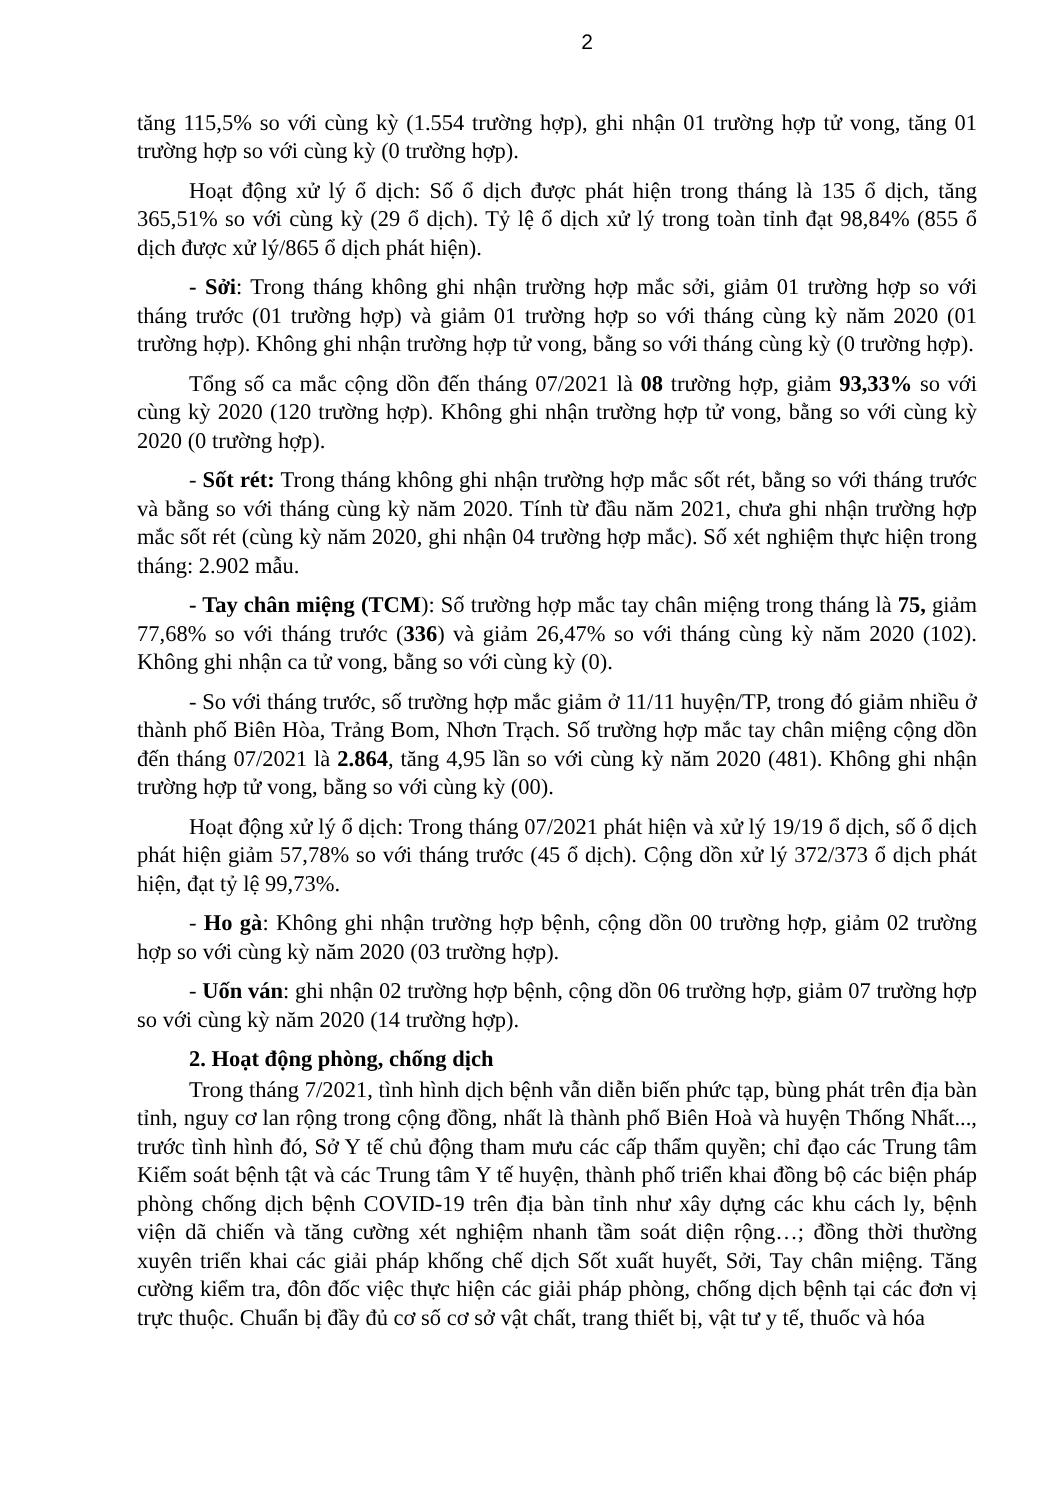2
tăng 115,5% so với cùng kỳ (1.554 trường hợp), ghi nhận 01 trường hợp tử vong, tăng 01 trường hợp so với cùng kỳ (0 trường hợp).
Hoạt động xử lý ổ dịch: Số ổ dịch được phát hiện trong tháng là 135 ổ dịch, tăng 365,51% so với cùng kỳ (29 ổ dịch). Tỷ lệ ổ dịch xử lý trong toàn tỉnh đạt 98,84% (855 ổ dịch được xử lý/865 ổ dịch phát hiện).
- Sởi: Trong tháng không ghi nhận trường hợp mắc sởi, giảm 01 trường hợp so với tháng trước (01 trường hợp) và giảm 01 trường hợp so với tháng cùng kỳ năm 2020 (01 trường hợp). Không ghi nhận trường hợp tử vong, bằng so với tháng cùng kỳ (0 trường hợp).
Tổng số ca mắc cộng dồn đến tháng 07/2021 là 08 trường hợp, giảm 93,33% so với cùng kỳ 2020 (120 trường hợp). Không ghi nhận trường hợp tử vong, bằng so với cùng kỳ 2020 (0 trường hợp).
- Sốt rét: Trong tháng không ghi nhận trường hợp mắc sốt rét, bằng so với tháng trước và bằng so với tháng cùng kỳ năm 2020. Tính từ đầu năm 2021, chưa ghi nhận trường hợp mắc sốt rét (cùng kỳ năm 2020, ghi nhận 04 trường hợp mắc). Số xét nghiệm thực hiện trong tháng: 2.902 mẫu.
- Tay chân miệng (TCM): Số trường hợp mắc tay chân miệng trong tháng là 75, giảm 77,68% so với tháng trước (336) và giảm 26,47% so với tháng cùng kỳ năm 2020 (102). Không ghi nhận ca tử vong, bằng so với cùng kỳ (0).
- So với tháng trước, số trường hợp mắc giảm ở 11/11 huyện/TP, trong đó giảm nhiều ở thành phố Biên Hòa, Trảng Bom, Nhơn Trạch. Số trường hợp mắc tay chân miệng cộng dồn đến tháng 07/2021 là 2.864, tăng 4,95 lần so với cùng kỳ năm 2020 (481). Không ghi nhận trường hợp tử vong, bằng so với cùng kỳ (00).
Hoạt động xử lý ổ dịch: Trong tháng 07/2021 phát hiện và xử lý 19/19 ổ dịch, số ổ dịch phát hiện giảm 57,78% so với tháng trước (45 ổ dịch). Cộng dồn xử lý 372/373 ổ dịch phát hiện, đạt tỷ lệ 99,73%.
- Ho gà: Không ghi nhận trường hợp bệnh, cộng dồn 00 trường hợp, giảm 02 trường hợp so với cùng kỳ năm 2020 (03 trường hợp).
- Uốn ván: ghi nhận 02 trường hợp bệnh, cộng dồn 06 trường hợp, giảm 07 trường hợp so với cùng kỳ năm 2020 (14 trường hợp).
2. Hoạt động phòng, chống dịch
Trong tháng 7/2021, tình hình dịch bệnh vẫn diễn biến phức tạp, bùng phát trên địa bàn tỉnh, nguy cơ lan rộng trong cộng đồng, nhất là thành phố Biên Hoà và huyện Thống Nhất..., trước tình hình đó, Sở Y tế chủ động tham mưu các cấp thẩm quyền; chỉ đạo các Trung tâm Kiểm soát bệnh tật và các Trung tâm Y tế huyện, thành phố triển khai đồng bộ các biện pháp phòng chống dịch bệnh COVID-19 trên địa bàn tỉnh như xây dựng các khu cách ly, bệnh viện dã chiến và tăng cường xét nghiệm nhanh tầm soát diện rộng…; đồng thời thường xuyên triển khai các giải pháp khống chế dịch Sốt xuất huyết, Sởi, Tay chân miệng. Tăng cường kiểm tra, đôn đốc việc thực hiện các giải pháp phòng, chống dịch bệnh tại các đơn vị trực thuộc. Chuẩn bị đầy đủ cơ số cơ sở vật chất, trang thiết bị, vật tư y tế, thuốc và hóa